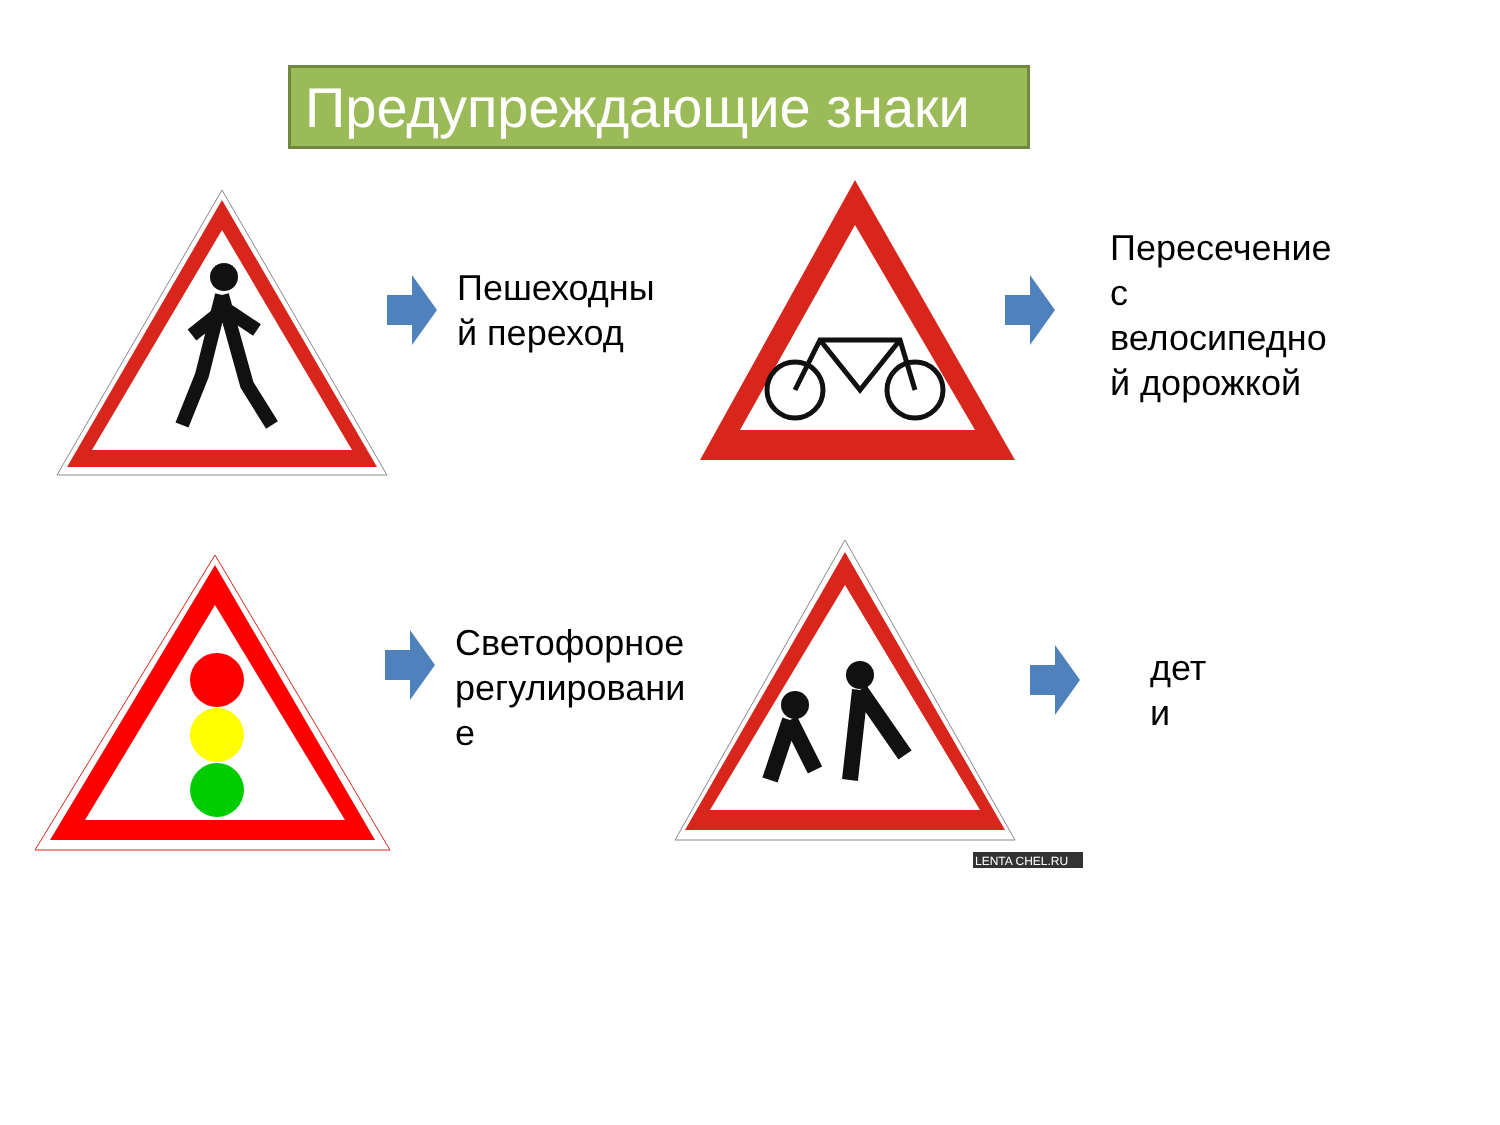Предупреждающие знаки
Пешеходны
й переход
Пересечение
с
велосипедно
й дорожкой
Светофорное
регулировани
е
LENTA CHEL.RU
дет
и